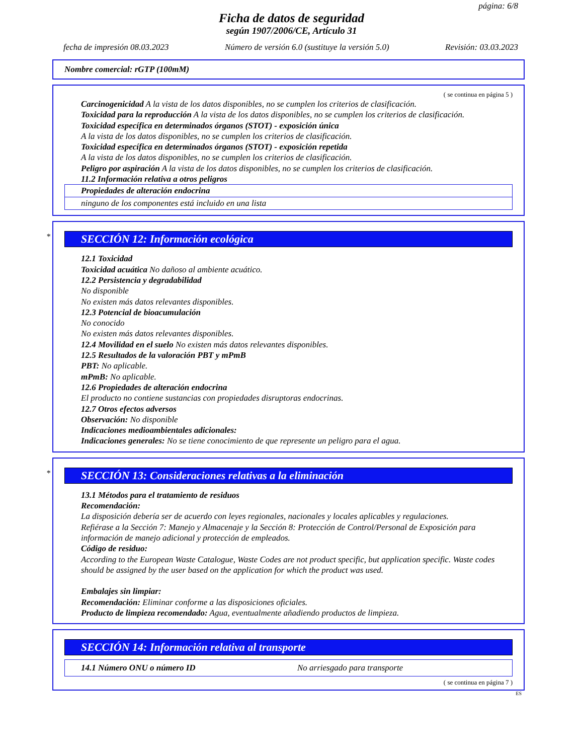página: 6/8
Ficha de datos de seguridad
según 1907/2006/CE, Artículo 31
fecha de impresión 08.03.2023 Número de versión 6.0 (sustituye la versión 5.0) Revisión: 03.03.2023
Nombre comercial: rGTP (100mM)
( se continua en página 5 )
Carcinogenicidad A la vista de los datos disponibles, no se cumplen los criterios de clasificación.
Toxicidad para la reproducción A la vista de los datos disponibles, no se cumplen los criterios de clasificación.
Toxicidad específica en determinados órganos (STOT) - exposición única
A la vista de los datos disponibles, no se cumplen los criterios de clasificación.
Toxicidad específica en determinados órganos (STOT) - exposición repetida
A la vista de los datos disponibles, no se cumplen los criterios de clasificación.
Peligro por aspiración A la vista de los datos disponibles, no se cumplen los criterios de clasificación.
11.2 Información relativa a otros peligros
Propiedades de alteración endocrina
ninguno de los componentes está incluido en una lista
*
SECCIÓN 12: Información ecológica
12.1 Toxicidad
Toxicidad acuática No dañoso al ambiente acuático.
12.2 Persistencia y degradabilidad
No disponible
No existen más datos relevantes disponibles.
12.3 Potencial de bioacumulación
No conocido
No existen más datos relevantes disponibles.
12.4 Movilidad en el suelo No existen más datos relevantes disponibles.
12.5 Resultados de la valoración PBT y mPmB
PBT: No aplicable.
mPmB: No aplicable.
12.6 Propiedades de alteración endocrina
El producto no contiene sustancias con propiedades disruptoras endocrinas.
12.7 Otros efectos adversos
Observación: No disponible
Indicaciones medioambientales adicionales:
Indicaciones generales: No se tiene conocimiento de que represente un peligro para el agua.
*
SECCIÓN 13: Consideraciones relativas a la eliminación
13.1 Métodos para el tratamiento de residuos
Recomendación:
La disposición debería ser de acuerdo con leyes regionales, nacionales y locales aplicables y regulaciones.
Refiérase a la Sección 7: Manejo y Almacenaje y la Sección 8: Protección de Control/Personal de Exposición para información de manejo adicional y protección de empleados.
Código de residuo:
According to the European Waste Catalogue, Waste Codes are not product specific, but application specific. Waste codes should be assigned by the user based on the application for which the product was used.
Embalajes sin limpiar:
Recomendación: Eliminar conforme a las disposiciones oficiales.
Producto de limpieza recomendado: Agua, eventualmente añadiendo productos de limpieza.
SECCIÓN 14: Información relativa al transporte
14.1 Número ONU o número ID No arriesgado para transporte
( se continua en página 7 )
ES